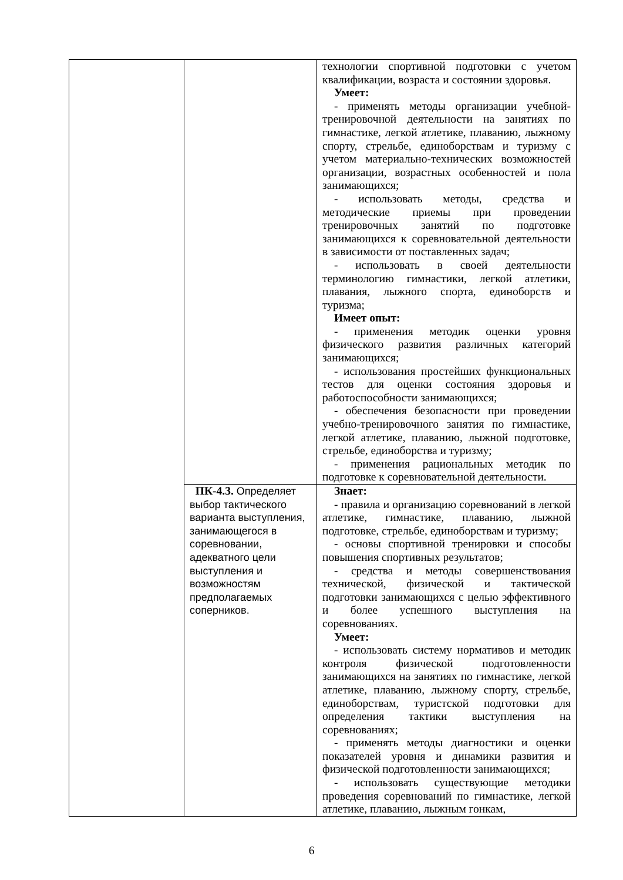| | | технологии спортивной подготовки с учетом квалификации, возраста и состоянии здоровья. Умеет: - применять методы организации учебной-тренировочной деятельности на занятиях по гимнастике, легкой атлетике, плаванию, лыжному спорту, стрельбе, единоборствам и туризму с учетом материально-технических возможностей организации, возрастных особенностей и пола занимающихся; - использовать методы, средства и методические приемы при проведении тренировочных занятий по подготовке занимающихся к соревновательной деятельности в зависимости от поставленных задач; - использовать в своей деятельности терминологию гимнастики, легкой атлетики, плавания, лыжного спорта, единоборств и туризма; Имеет опыт: - применения методик оценки уровня физического развития различных категорий занимающихся; - использования простейших функциональных тестов для оценки состояния здоровья и работоспособности занимающихся; - обеспечения безопасности при проведении учебно-тренировочного занятия по гимнастике, легкой атлетике, плаванию, лыжной подготовке, стрельбе, единоборства и туризму; - применения рациональных методик по подготовке к соревновательной деятельности. |
| | ПК-4.3. Определяет выбор тактического варианта выступления, занимающегося в соревновании, адекватного цели выступления и возможностям предполагаемых соперников. | Знает: - правила и организацию соревнований в легкой атлетике, гимнастике, плаванию, лыжной подготовке, стрельбе, единоборствам и туризму; - основы спортивной тренировки и способы повышения спортивных результатов; - средства и методы совершенствования технической, физической и тактической подготовки занимающихся с целью эффективного и более успешного выступления на соревнованиях. Умеет: - использовать систему нормативов и методик контроля физической подготовленности занимающихся на занятиях по гимнастике, легкой атлетике, плаванию, лыжному спорту, стрельбе, единоборствам, туристской подготовки для определения тактики выступления на соревнованиях; - применять методы диагностики и оценки показателей уровня и динамики развития и физической подготовленности занимающихся; - использовать существующие методики проведения соревнований по гимнастике, легкой атлетике, плаванию, лыжным гонкам, |
6